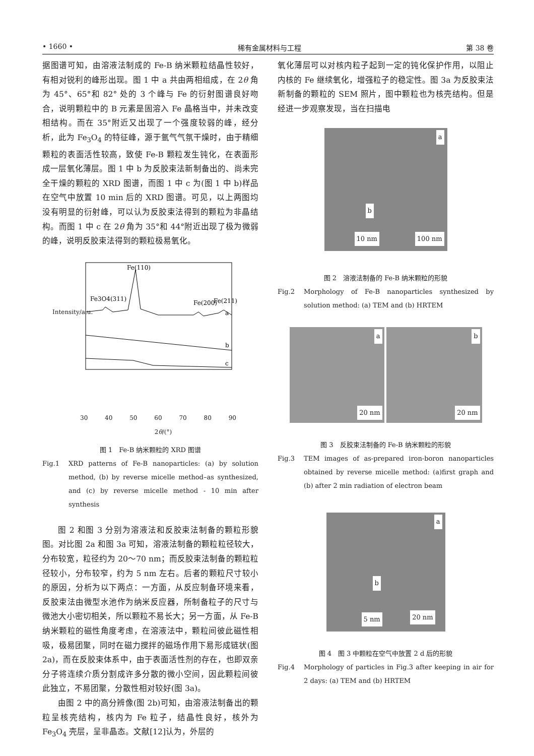• 1660 • 稀有金属材料与工程 第 38 卷
据图谱可知，由溶液法制成的 Fe-B 纳米颗粒结晶性较好，有相对锐利的峰形出现。图 1 中 a 共由两相组成，在 2θ 角为 45°、65°和 82° 处的 3 个峰与 Fe 的衍射图谱良好吻合，说明颗粒中的 B 元素是固溶入 Fe 晶格当中，并未改变相结构。而在 35°附近又出现了一个强度较弱的峰，经分析，此为 Fe<sub>3</sub>O<sub>4</sub> 的特征峰，源于氩气气氛干燥时，由于精细颗粒的表面活性较高，致使 Fe-B 颗粒发生钝化，在表面形成一层氧化薄层。图 1 中 b 为反胶束法新制备出的、尚未完全干燥的颗粒的 XRD 图谱，而图 1 中 c 为(图 1 中 b)样品在空气中放置 10 min 后的 XRD 图谱。可见，以上两图均没有明显的衍射峰，可以认为反胶束法得到的颗粒为非晶结构。而图 1 中 c 在 2θ 角为 35°和 44°附近出现了极为微弱的峰，说明反胶束法得到的颗粒极易氧化。
Fe(110)
Fe3O4(311)
Fe(200)
Fe(211)
a
b
c
30 40 50 60 70 80 90
2θ/(°)
Intensity/a.u.
图 1　Fe-B 纳米颗粒的 XRD 图谱
Fig.1 XRD patterns of Fe-B nanoparticles: (a) by solution method, (b) by reverse micelle method–as synthesized, and (c) by reverse micelle method - 10 min after synthesis
图 2 和图 3 分别为溶液法和反胶束法制备的颗粒形貌图。对比图 2a 和图 3a 可知，溶液法制备的颗粒粒径较大，分布较宽，粒径约为 20～70 nm；而反胶束法制备的颗粒粒径较小，分布较窄，约为 5 nm 左右。后者的颗粒尺寸较小的原因，分析为以下两点：一方面，从反应制备环境来看，反胶束法由微型水池作为纳米反应器，所制备粒子的尺寸与微池大小密切相关，所以颗粒不易长大；另一方面，从 Fe-B 纳米颗粒的磁性角度考虑，在溶液法中，颗粒间彼此磁性相吸，极易团聚，同时在磁力搅拌的磁场作用下易形成链状(图 2a)，而在反胶束体系中，由于表面活性剂的存在，也即双亲分子将连续介质分割成许多分散的微小空间，因此颗粒间彼此独立，不易团聚，分散性相对较好(图 3a)。
由图 2 中的高分辨像(图 2b)可知，由溶液法制备出的颗粒呈核壳结构，核内为 Fe 粒子，结晶性良好，核外为 Fe<sub>3</sub>O<sub>4</sub> 壳层，呈非晶态。文献[12]认为，外层的
氧化薄层可以对核内粒子起到一定的钝化保护作用，以阻止内核的 Fe 继续氧化，增强粒子的稳定性。图 3a 为反胶束法新制备的颗粒的 SEM 照片，图中颗粒也为核壳结构。但是经进一步观察发现，当在扫描电
a
b
10 nm 100 nm
图 2　溶液法制备的 Fe-B 纳米颗粒的形貌
Fig.2 Morphology of Fe-B nanoparticles synthesized by solution method: (a) TEM and (b) HRTEM
a
20 nm
b
20 nm
图 3　反胶束法制备的 Fe-B 纳米颗粒的形貌
Fig.3 TEM images of as-prepared iron-boron nanoparticles obtained by reverse micelle method: (a)first graph and (b) after 2 min radiation of electron beam
a
b
5 nm 20 nm
图 4　图 3 中颗粒在空气中放置 2 d 后的形貌
Fig.4 Morphology of particles in Fig.3 after keeping in air for 2 days: (a) TEM and (b) HRTEM